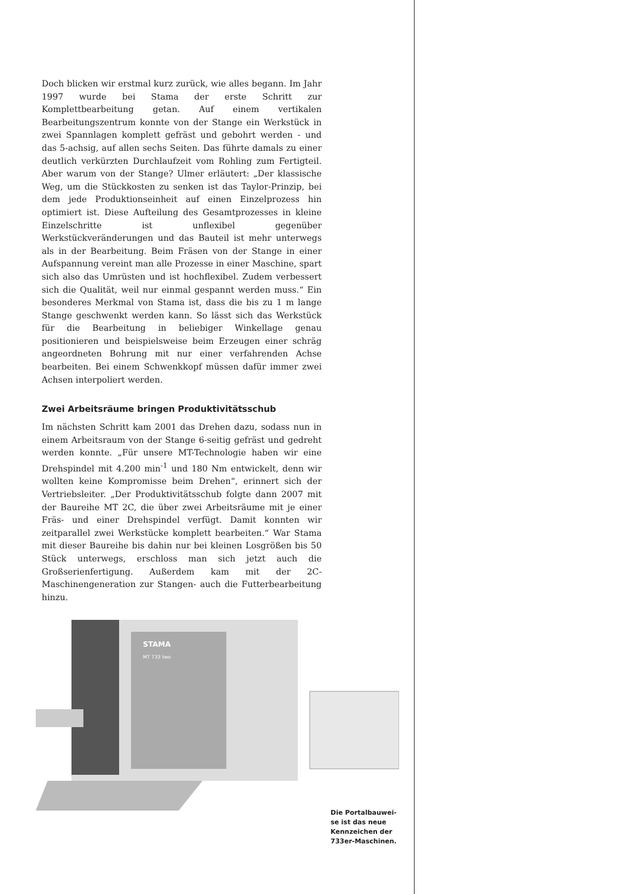Doch blicken wir erstmal kurz zurück, wie alles begann. Im Jahr 1997 wurde bei Stama der erste Schritt zur Komplettbearbeitung getan. Auf einem vertikalen Bearbeitungszentrum konnte von der Stange ein Werkstück in zwei Spannlagen komplett gefräst und gebohrt werden - und das 5-achsig, auf allen sechs Seiten. Das führte damals zu einer deutlich verkürzten Durchlaufzeit vom Rohling zum Fertigteil. Aber warum von der Stange? Ulmer erläutert: „Der klassische Weg, um die Stückkosten zu senken ist das Taylor-Prinzip, bei dem jede Produktionseinheit auf einen Einzelprozess hin optimiert ist. Diese Aufteilung des Gesamtprozesses in kleine Einzelschritte ist unflexibel gegenüber Werkstückveränderungen und das Bauteil ist mehr unterwegs als in der Bearbeitung. Beim Fräsen von der Stange in einer Aufspannung vereint man alle Prozesse in einer Maschine, spart sich also das Umrüsten und ist hochflexibel. Zudem verbessert sich die Qualität, weil nur einmal gespannt werden muss.“ Ein besonderes Merkmal von Stama ist, dass die bis zu 1 m lange Stange geschwenkt werden kann. So lässt sich das Werkstück für die Bearbeitung in beliebiger Winkellage genau positionieren und beispielsweise beim Erzeugen einer schräg angeordneten Bohrung mit nur einer verfahrenden Achse bearbeiten. Bei einem Schwenkkopf müssen dafür immer zwei Achsen interpoliert werden.
Zwei Arbeitsräume bringen Produktivitätsschub
Im nächsten Schritt kam 2001 das Drehen dazu, sodass nun in einem Arbeitsraum von der Stange 6-seitig gefräst und gedreht werden konnte. „Für unsere MT-Technologie haben wir eine Drehspindel mit 4.200 min<sup>-1</sup> und 180 Nm entwickelt, denn wir wollten keine Kompromisse beim Drehen“, erinnert sich der Vertriebsleiter. „Der Produktivitätsschub folgte dann 2007 mit der Baureihe MT 2C, die über zwei Arbeitsräume mit je einer Fräs- und einer Drehspindel verfügt. Damit konnten wir zeitparallel zwei Werkstücke komplett bearbeiten.“ War Stama mit dieser Baureihe bis dahin nur bei kleinen Losgrößen bis 50 Stück unterwegs, erschloss man sich jetzt auch die Großserienfertigung. Außerdem kam mit der 2C-Maschinengeneration zur Stangen- auch die Futterbearbeitung hinzu.
STAMA
MT 733 two
Die Portalbauwei-
se ist das neue
Kennzeichen der
733er-Maschinen.